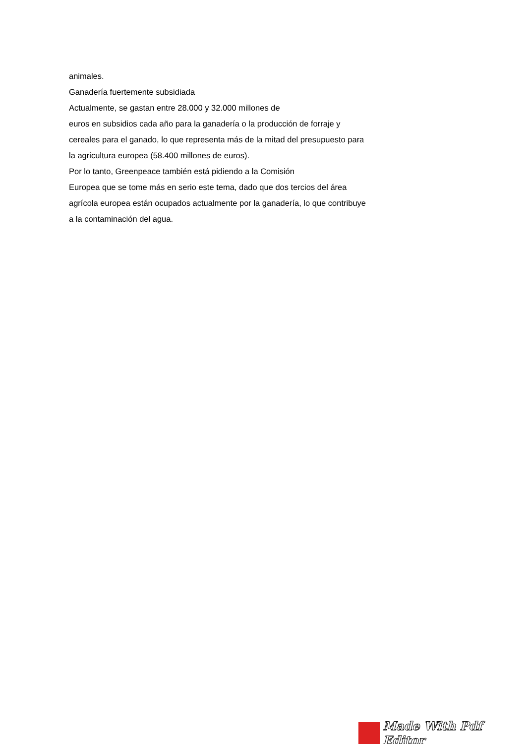animales.
Ganadería fuertemente subsidiada
Actualmente, se gastan entre 28.000 y 32.000 millones de
euros en subsidios cada año para la ganadería o la producción de forraje y
cereales para el ganado, lo que representa más de la mitad del presupuesto para
la agricultura europea (58.400 millones de euros).
Por lo tanto, Greenpeace también está pidiendo a la Comisión
Europea que se tome más en serio este tema, dado que dos tercios del área
agrícola europea están ocupados actualmente por la ganadería, lo que contribuye
a la contaminación del agua.
Made With Pdf Editor